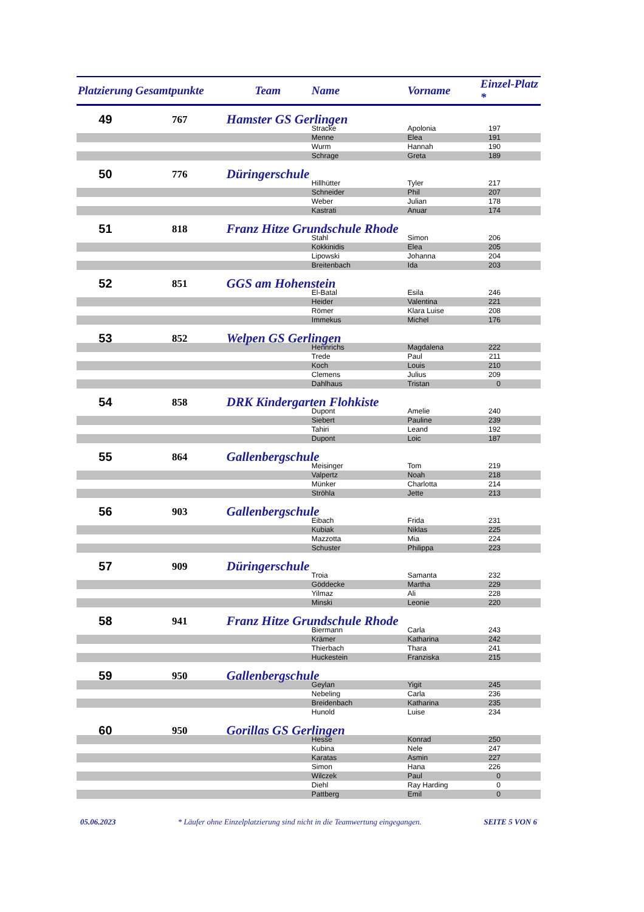| Platzierung | Gesamtpunkte | Team | Name | Vorname | Einzel-Platz * |
| --- | --- | --- | --- | --- | --- |
| 49 | 767 | Hamster GS Gerlingen | | | |
| | | | Stracke | Apolonia | 197 |
| | | | Menne | Elea | 191 |
| | | | Wurm | Hannah | 190 |
| | | | Schrage | Greta | 189 |
| 50 | 776 | Düringerschule | | | |
| | | | Hillhütter | Tyler | 217 |
| | | | Schneider | Phil | 207 |
| | | | Weber | Julian | 178 |
| | | | Kastrati | Anuar | 174 |
| 51 | 818 | Franz Hitze Grundschule Rhode | | | |
| | | | Stahl | Simon | 206 |
| | | | Kokkinidis | Elea | 205 |
| | | | Lipowski | Johanna | 204 |
| | | | Breitenbach | Ida | 203 |
| 52 | 851 | GGS am Hohenstein | | | |
| | | | El-Batal | Esila | 246 |
| | | | Heider | Valentina | 221 |
| | | | Römer | Klara Luise | 208 |
| | | | Immekus | Michel | 176 |
| 53 | 852 | Welpen GS Gerlingen | | | |
| | | | Hennrichs | Magdalena | 222 |
| | | | Trede | Paul | 211 |
| | | | Koch | Louis | 210 |
| | | | Clemens | Julius | 209 |
| | | | Dahlhaus | Tristan | 0 |
| 54 | 858 | DRK Kindergarten Flohkiste | | | |
| | | | Dupont | Amelie | 240 |
| | | | Siebert | Pauline | 239 |
| | | | Tahiri | Leand | 192 |
| | | | Dupont | Loic | 187 |
| 55 | 864 | Gallenbergschule | | | |
| | | | Meisinger | Tom | 219 |
| | | | Valpertz | Noah | 218 |
| | | | Münker | Charlotta | 214 |
| | | | Ströhla | Jette | 213 |
| 56 | 903 | Gallenbergschule | | | |
| | | | Eibach | Frida | 231 |
| | | | Kubiak | Niklas | 225 |
| | | | Mazzotta | Mia | 224 |
| | | | Schuster | Philippa | 223 |
| 57 | 909 | Düringerschule | | | |
| | | | Troia | Samanta | 232 |
| | | | Göddecke | Martha | 229 |
| | | | Yilmaz | Ali | 228 |
| | | | Minski | Leonie | 220 |
| 58 | 941 | Franz Hitze Grundschule Rhode | | | |
| | | | Biermann | Carla | 243 |
| | | | Krämer | Katharina | 242 |
| | | | Thierbach | Thara | 241 |
| | | | Huckestein | Franziska | 215 |
| 59 | 950 | Gallenbergschule | | | |
| | | | Geylan | Yigit | 245 |
| | | | Nebeling | Carla | 236 |
| | | | Breidenbach | Katharina | 235 |
| | | | Hunold | Luise | 234 |
| 60 | 950 | Gorillas GS Gerlingen | | | |
| | | | Hesse | Konrad | 250 |
| | | | Kubina | Nele | 247 |
| | | | Karatas | Asmin | 227 |
| | | | Simon | Hana | 226 |
| | | | Wilczek | Paul | 0 |
| | | | Diehl | Ray Harding | 0 |
| | | | Pattberg | Emil | 0 |
05.06.2023 * Läufer ohne Einzelplatzierung sind nicht in die Teamwertung eingegangen. SEITE 5 VON 6